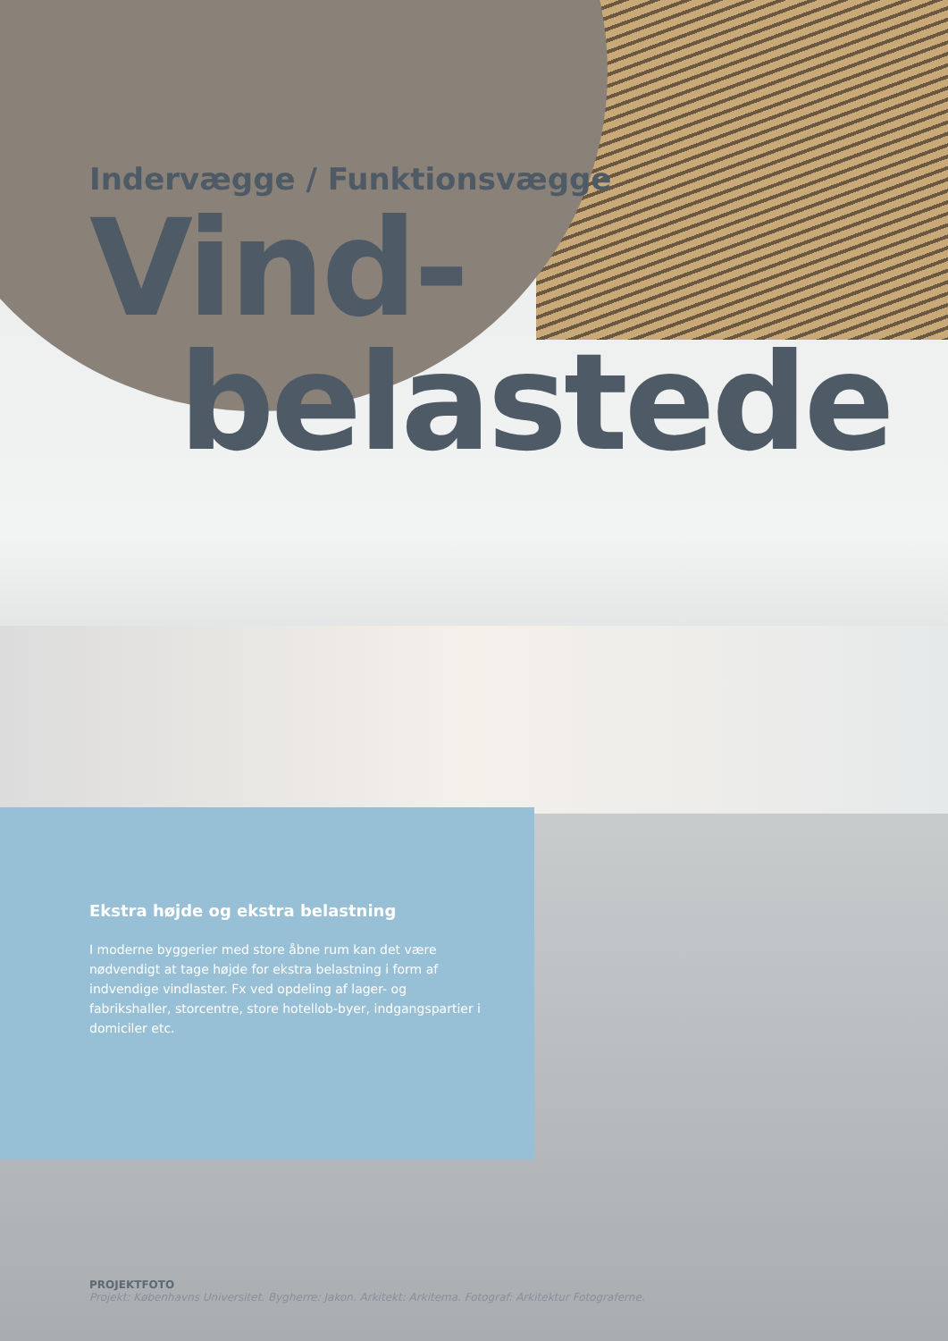Indervægge / Funktionsvægge
Vind-
belastede
Ekstra højde og ekstra belastning
I moderne byggerier med store åbne rum kan det være nødvendigt at tage højde for ekstra belastning i form af indvendige vindlaster. Fx ved opdeling af lager- og fabrikshaller, storcentre, store hotellob-byer, indgangspartier i domiciler etc.
PROJEKTFOTO
Projekt: Københavns Universitet. Bygherre: Jakon. Arkitekt: Arkitema. Fotograf: Arkitektur Fotograferne.